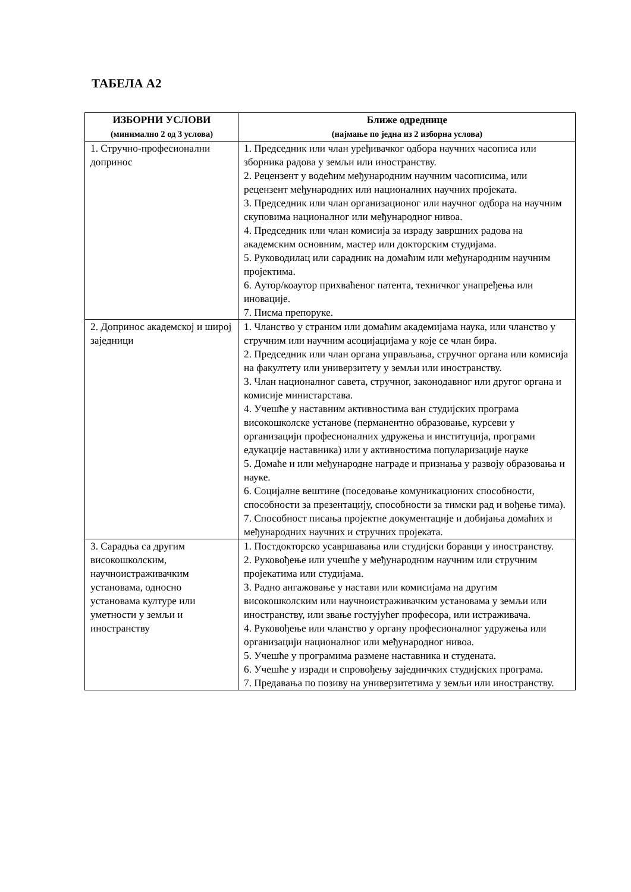ТАБЕЛА А2
| ИЗБОРНИ УСЛОВИ (минимално 2 од 3 услова) | Ближе одреднице (најмање по једна из 2 изборна услова) |
| --- | --- |
| 1. Стручно-професионални допринос | 1. Председник или члан уређивачког одбора научних часописа или зборника радова у земљи или иностранству. 2. Рецензент у водећим међународним научним часописима, или рецензент међународних или националних научних пројеката. 3. Председник или члан организационог или научног одбора на научним скуповима националног или међународног нивоа. 4. Председник или члан комисија за израду завршних радова на академским основним, мастер или докторским студијама. 5. Руководилац или сарадник на домаћим или међународним научним пројектима. 6. Аутор/коаутор прихваћеног патента, техничког унапређења или иновације. 7. Писма препоруке. |
| 2. Допринос академској и широј заједници | 1. Чланство у страним или домаћим академијама наука, или чланство у стручним или научним асоцијацијама у које се члан бира. 2. Председник или члан органа управљања, стручног органа или комисија на факултету или универзитету у земљи или иностранству. 3. Члан националног савета, стручног, законодавног или другог органа и комисије министарстава. 4. Учешће у наставним активностима ван студијских програма високошколске установе (перманентно образовање, курсеви у организацији професионалних удружења и институција, програми едукације наставника) или у активностима популаризације науке 5. Домаће и или међународне награде и признања у развоју образовања и науке. 6. Социјалне вештине (поседовање комуникационих способности, способности за презентацију, способности за тимски рад и вођење тима). 7. Способност писања пројектне документације и добијања домаћих и међународних научних и стручних пројеката. |
| 3. Сарадња са другим високошколским, научноистраживачким установама, односно установама културе или уметности у земљи и иностранству | 1. Постдокторско усавршавања или студијски боравци у иностранству. 2. Руковођење или учешће у међународним научним или стручним пројекатима или студијама. 3. Радно ангажовање у настави или комисијама на другим високошколским или научноистраживачким установама у земљи или иностранству, или звање гостујућег професора, или истраживача. 4. Руковођење или чланство у органу професионалног удружења или организацији националног или међународног нивоа. 5. Учешће у програмима размене наставника и студената. 6. Учешће у изради и спровођењу заједничких студијских програма. 7. Предавања по позиву на универзитетима у земљи или иностранству. |